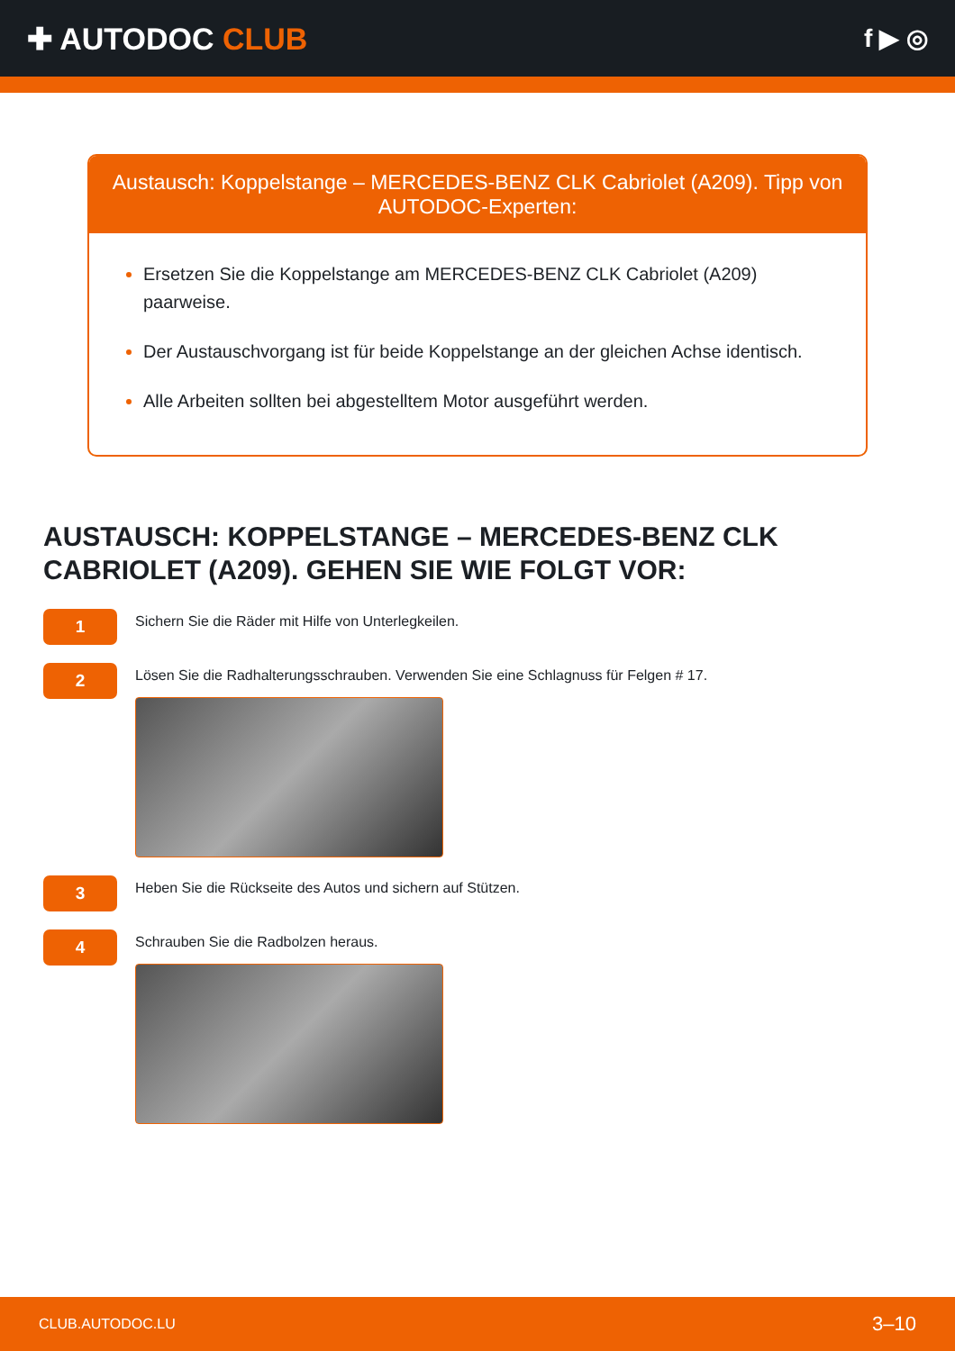✚ AUTODOC CLUB
f ▶ ◎
Austausch: Koppelstange – MERCEDES-BENZ CLK Cabriolet (A209). Tipp von AUTODOC-Experten:
Ersetzen Sie die Koppelstange am MERCEDES-BENZ CLK Cabriolet (A209) paarweise.
Der Austauschvorgang ist für beide Koppelstange an der gleichen Achse identisch.
Alle Arbeiten sollten bei abgestelltem Motor ausgeführt werden.
AUSTAUSCH: KOPPELSTANGE – MERCEDES-BENZ CLK CABRIOLET (A209). GEHEN SIE WIE FOLGT VOR:
1
Sichern Sie die Räder mit Hilfe von Unterlegkeilen.
2
Lösen Sie die Radhalterungsschrauben. Verwenden Sie eine Schlagnuss für Felgen # 17.
3
Heben Sie die Rückseite des Autos und sichern auf Stützen.
4
Schrauben Sie die Radbolzen heraus.
CLUB.AUTODOC.LU 3–10